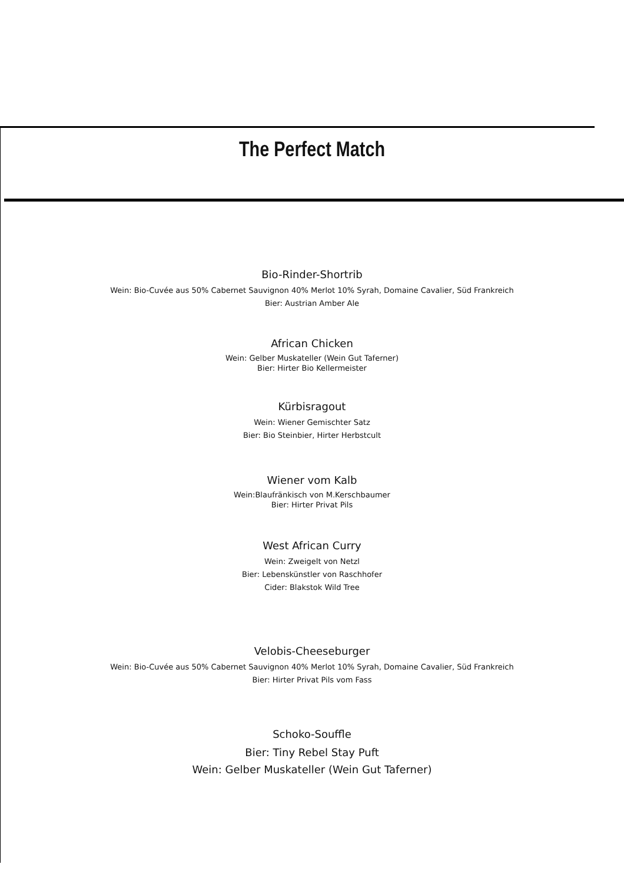The Perfect Match
Bio-Rinder-Shortrib
Wein: Bio-Cuvée aus 50% Cabernet Sauvignon 40% Merlot 10% Syrah, Domaine Cavalier, Süd Frankreich
Bier: Austrian Amber Ale
African Chicken
Wein: Gelber Muskateller (Wein Gut Taferner)
Bier: Hirter Bio Kellermeister
Kürbisragout
Wein: Wiener Gemischter Satz
Bier: Bio Steinbier, Hirter Herbstcult
Wiener vom Kalb
Wein:Blaufränkisch von M.Kerschbaumer
Bier: Hirter Privat Pils
West African Curry
Wein: Zweigelt von Netzl
Bier: Lebenskünstler von Raschhofer
Cider: Blakstok Wild Tree
Velobis-Cheeseburger
Wein: Bio-Cuvée aus 50% Cabernet Sauvignon 40% Merlot 10% Syrah, Domaine Cavalier, Süd Frankreich
Bier: Hirter Privat Pils vom Fass
Schoko-Souffle
Bier: Tiny Rebel Stay Puft
Wein: Gelber Muskateller (Wein Gut Taferner)